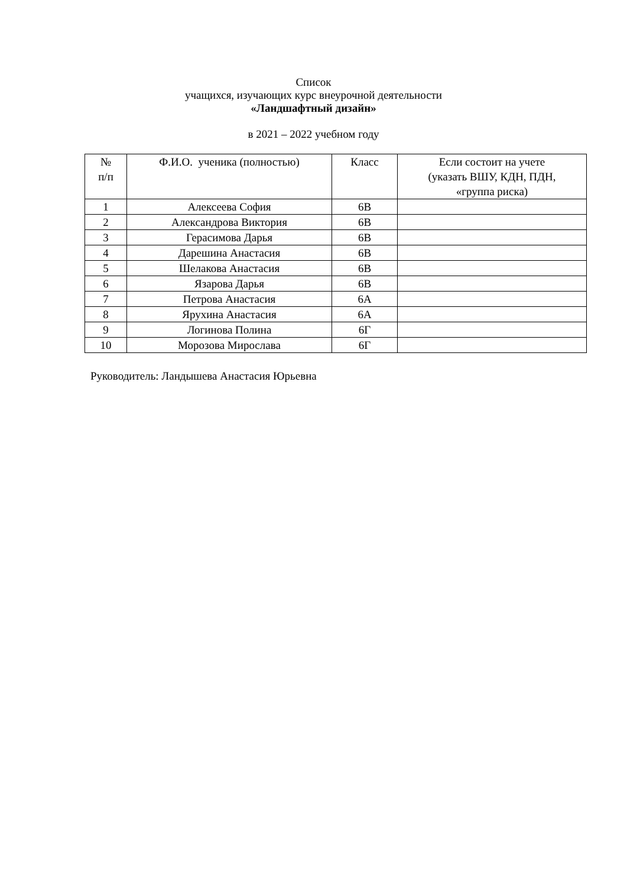Список
учащихся, изучающих курс внеурочной деятельности
«Ландшафтный дизайн»
в 2021 – 2022 учебном году
| № п/п | Ф.И.О. ученика (полностью) | Класс | Если состоит на учете (указать ВШУ, КДН, ПДН, «группа риска) |
| --- | --- | --- | --- |
| 1 | Алексеева София | 6В | |
| 2 | Александрова Виктория | 6В | |
| 3 | Герасимова Дарья | 6В | |
| 4 | Дарешина Анастасия | 6В | |
| 5 | Шелакова Анастасия | 6В | |
| 6 | Язарова Дарья | 6В | |
| 7 | Петрова Анастасия | 6А | |
| 8 | Ярухина Анастасия | 6А | |
| 9 | Логинова Полина | 6Г | |
| 10 | Морозова Мирослава | 6Г | |
Руководитель: Ландышева Анастасия Юрьевна